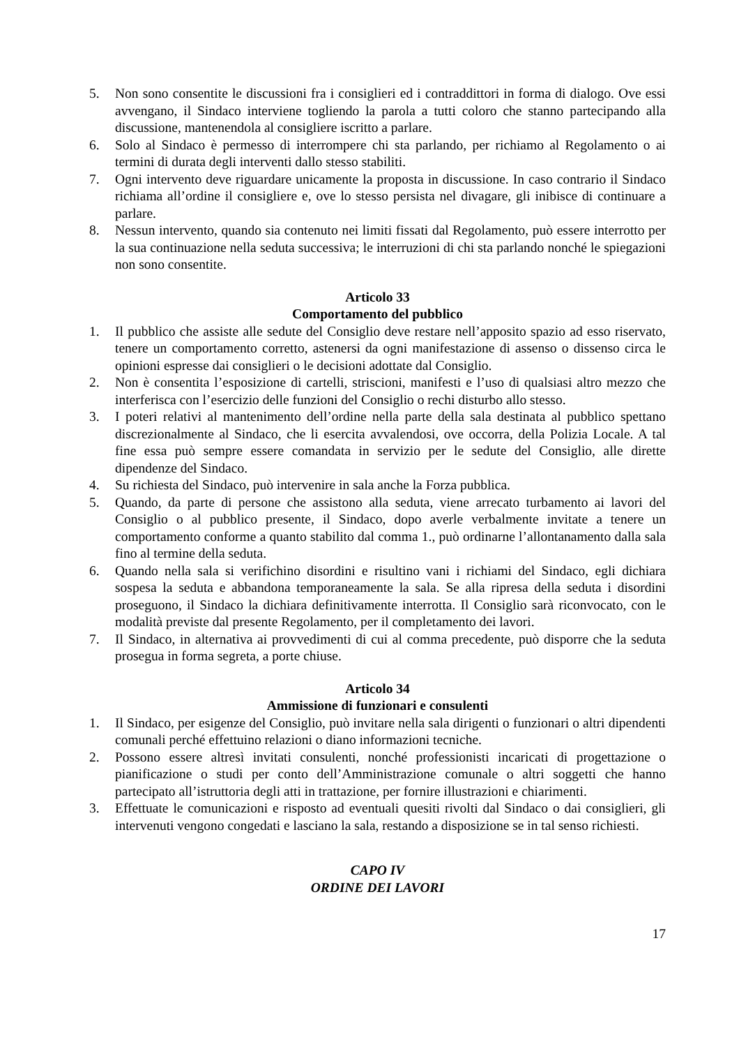5. Non sono consentite le discussioni fra i consiglieri ed i contraddittori in forma di dialogo. Ove essi avvengano, il Sindaco interviene togliendo la parola a tutti coloro che stanno partecipando alla discussione, mantenendola al consigliere iscritto a parlare.
6. Solo al Sindaco è permesso di interrompere chi sta parlando, per richiamo al Regolamento o ai termini di durata degli interventi dallo stesso stabiliti.
7. Ogni intervento deve riguardare unicamente la proposta in discussione. In caso contrario il Sindaco richiama all’ordine il consigliere e, ove lo stesso persista nel divagare, gli inibisce di continuare a parlare.
8. Nessun intervento, quando sia contenuto nei limiti fissati dal Regolamento, può essere interrotto per la sua continuazione nella seduta successiva; le interruzioni di chi sta parlando nonché le spiegazioni non sono consentite.
Articolo 33
Comportamento del pubblico
1. Il pubblico che assiste alle sedute del Consiglio deve restare nell’apposito spazio ad esso riservato, tenere un comportamento corretto, astenersi da ogni manifestazione di assenso o dissenso circa le opinioni espresse dai consiglieri o le decisioni adottate dal Consiglio.
2. Non è consentita l’esposizione di cartelli, striscioni, manifesti e l’uso di qualsiasi altro mezzo che interferisca con l’esercizio delle funzioni del Consiglio o rechi disturbo allo stesso.
3. I poteri relativi al mantenimento dell’ordine nella parte della sala destinata al pubblico spettano discrezionalmente al Sindaco, che li esercita avvalendosi, ove occorra, della Polizia Locale. A tal fine essa può sempre essere comandata in servizio per le sedute del Consiglio, alle dirette dipendenze del Sindaco.
4. Su richiesta del Sindaco, può intervenire in sala anche la Forza pubblica.
5. Quando, da parte di persone che assistono alla seduta, viene arrecato turbamento ai lavori del Consiglio o al pubblico presente, il Sindaco, dopo averle verbalmente invitate a tenere un comportamento conforme a quanto stabilito dal comma 1., può ordinarne l’allontanamento dalla sala fino al termine della seduta.
6. Quando nella sala si verifichino disordini e risultino vani i richiami del Sindaco, egli dichiara sospesa la seduta e abbandona temporaneamente la sala. Se alla ripresa della seduta i disordini proseguono, il Sindaco la dichiara definitivamente interrotta. Il Consiglio sarà riconvocato, con le modalità previste dal presente Regolamento, per il completamento dei lavori.
7. Il Sindaco, in alternativa ai provvedimenti di cui al comma precedente, può disporre che la seduta prosegua in forma segreta, a porte chiuse.
Articolo 34
Ammissione di funzionari e consulenti
1. Il Sindaco, per esigenze del Consiglio, può invitare nella sala dirigenti o funzionari o altri dipendenti comunali perché effettuino relazioni o diano informazioni tecniche.
2. Possono essere altresì invitati consulenti, nonché professionisti incaricati di progettazione o pianificazione o studi per conto dell’Amministrazione comunale o altri soggetti che hanno partecipato all’istruttoria degli atti in trattazione, per fornire illustrazioni e chiarimenti.
3. Effettuate le comunicazioni e risposto ad eventuali quesiti rivolti dal Sindaco o dai consiglieri, gli intervenuti vengono congedati e lasciano la sala, restando a disposizione se in tal senso richiesti.
CAPO IV
ORDINE DEI LAVORI
17